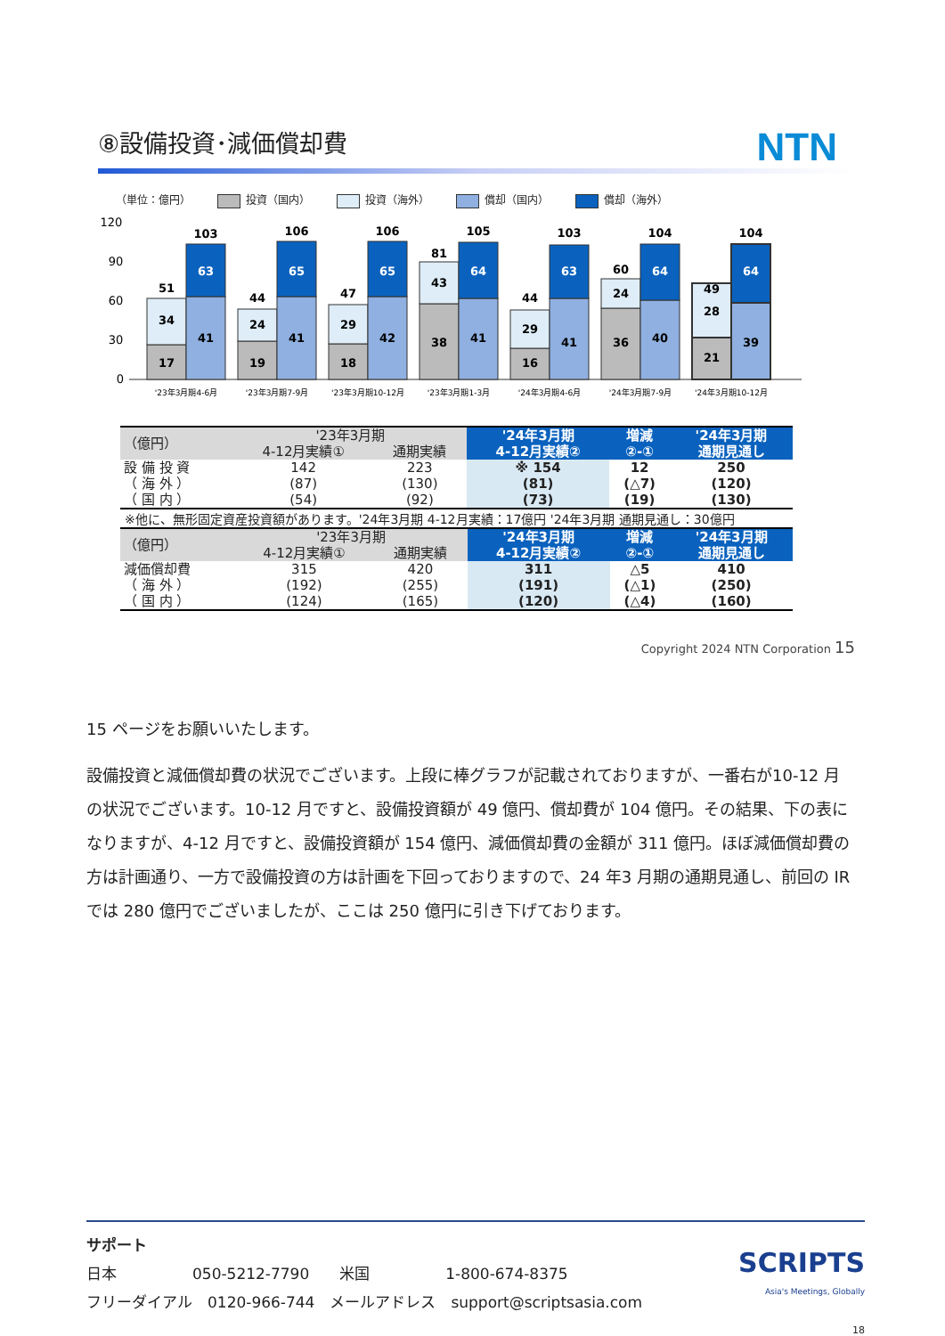⑧設備投資･減価償却費
NTN
（単位：億円） 投資（国内） 投資（海外） 償却（国内） 償却（海外）
120
90
60
30
0
17
34
51
41
63
103
19
24
44
41
65
106
18
29
47
42
65
106
38
43
81
41
64
105
16
29
44
41
63
103
36
24
60
40
64
104
21
28
49
39
64
104
'23年3月期4-6月
'23年3月期7-9月
'23年3月期10-12月
'23年3月期1-3月
'24年3月期4-6月
'24年3月期7-9月
'24年3月期10-12月
| （億円） | '23年3月期 | | '24年3月期 | 増減 | '24年3月期 |
| --- | --- | --- | --- | --- | --- |
| | 4-12月実績① | 通期実績 | 4-12月実績② | ②-① | 通期見通し |
| 設 備 投 資 | 142 | 223 | ※ 154 | 12 | 250 |
| （ 海 外 ） | (87) | (130) | (81) | (△7) | (120) |
| （ 国 内 ） | (54) | (92) | (73) | (19) | (130) |
※他に、無形固定資産投資額があります。'24年3月期 4-12月実績：17億円 '24年3月期 通期見通し：30億円
| （億円） | '23年3月期 | | '24年3月期 | 増減 | '24年3月期 |
| --- | --- | --- | --- | --- | --- |
| | 4-12月実績① | 通期実績 | 4-12月実績② | ②-① | 通期見通し |
| 減価償却費 | 315 | 420 | 311 | △5 | 410 |
| （ 海 外 ） | (192) | (255) | (191) | (△1) | (250) |
| （ 国 内 ） | (124) | (165) | (120) | (△4) | (160) |
Copyright 2024 NTN Corporation 15
15 ページをお願いいたします。
設備投資と減価償却費の状況でございます。上段に棒グラフが記載されておりますが、一番右が10-12 月の状況でございます。10-12 月ですと、設備投資額が 49 億円、償却費が 104 億円。その結果、下の表になりますが、4-12 月ですと、設備投資額が 154 億円、減価償却費の金額が 311 億円。ほぼ減価償却費の方は計画通り、一方で設備投資の方は計画を下回っておりますので、24 年3 月期の通期見通し、前回の IR では 280 億円でございましたが、ここは 250 億円に引き下げております。
SCRIPTS
Asia's Meetings, Globally
サポート
日本　　　　　050-5212-7790　　米国　　　　　1-800-674-8375
フリーダイアル　0120-966-744　メールアドレス　support@scriptsasia.com
18